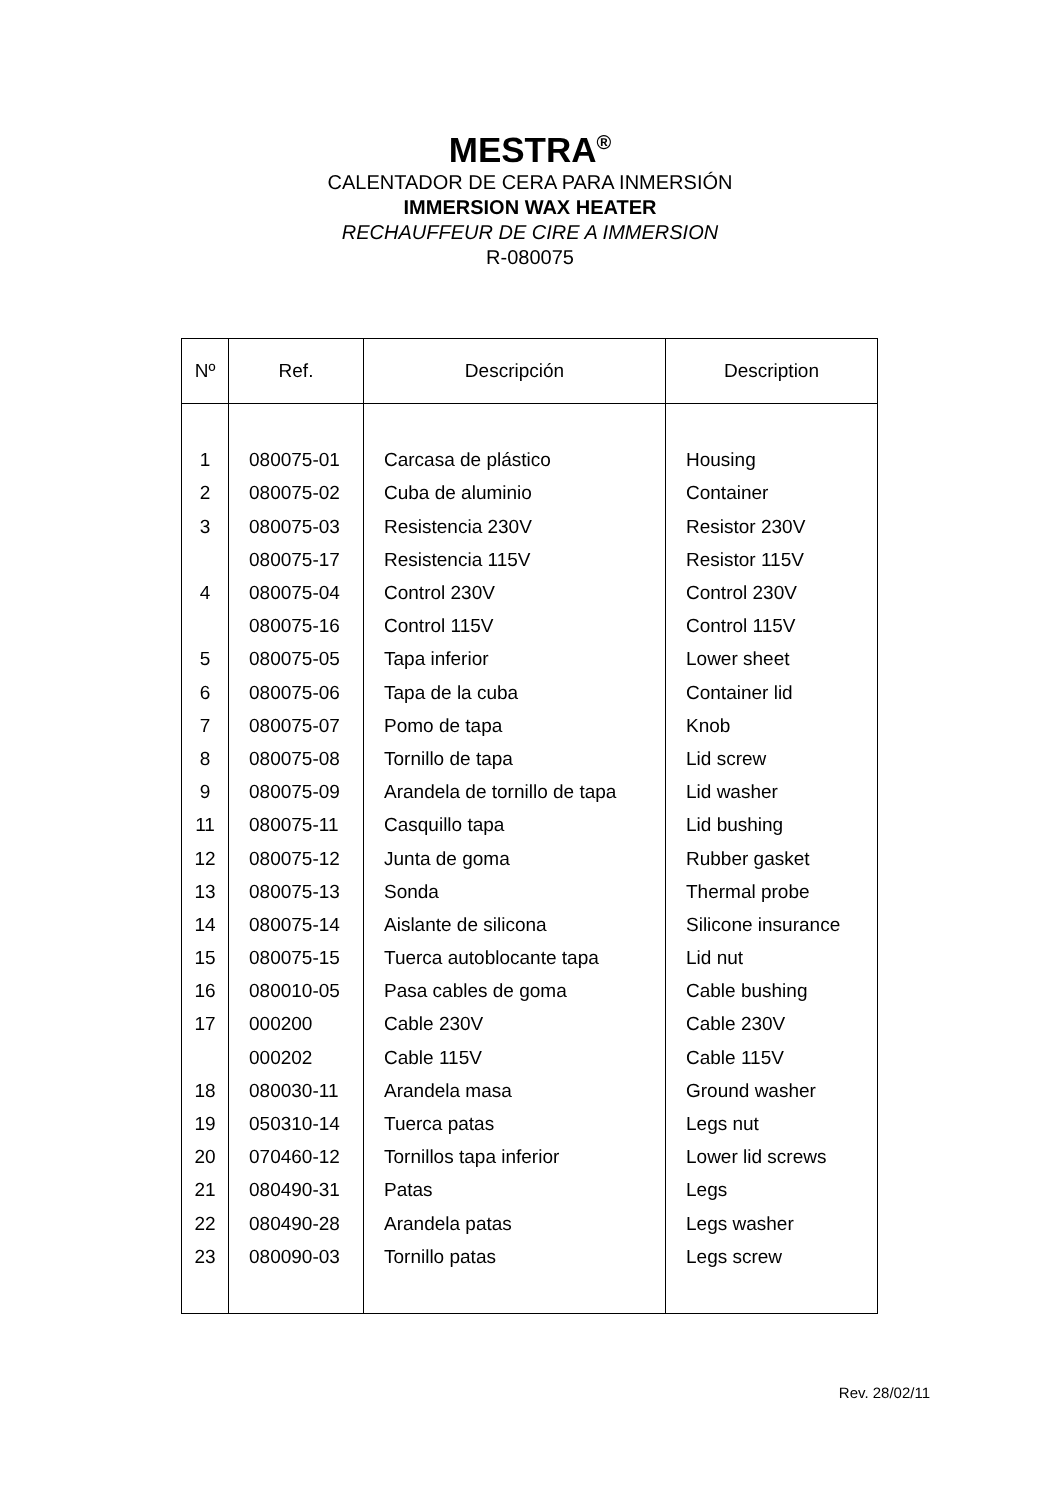MESTRA<sup>®</sup>
CALENTADOR DE CERA PARA INMERSIÓN
IMMERSION WAX HEATER
RECHAUFFEUR DE CIRE A IMMERSION
R-080075
| Nº | Ref. | Descripción | Description |
| --- | --- | --- | --- |
| 1 | 080075-01 | Carcasa de plástico | Housing |
| 2 | 080075-02 | Cuba de aluminio | Container |
| 3 | 080075-03 | Resistencia 230V | Resistor 230V |
| | 080075-17 | Resistencia 115V | Resistor 115V |
| 4 | 080075-04 | Control 230V | Control 230V |
| | 080075-16 | Control 115V | Control 115V |
| 5 | 080075-05 | Tapa inferior | Lower sheet |
| 6 | 080075-06 | Tapa de la cuba | Container lid |
| 7 | 080075-07 | Pomo de tapa | Knob |
| 8 | 080075-08 | Tornillo de tapa | Lid screw |
| 9 | 080075-09 | Arandela de tornillo de tapa | Lid washer |
| 11 | 080075-11 | Casquillo tapa | Lid bushing |
| 12 | 080075-12 | Junta de goma | Rubber gasket |
| 13 | 080075-13 | Sonda | Thermal probe |
| 14 | 080075-14 | Aislante de silicona | Silicone insurance |
| 15 | 080075-15 | Tuerca autoblocante tapa | Lid nut |
| 16 | 080010-05 | Pasa cables de goma | Cable bushing |
| 17 | 000200 | Cable 230V | Cable 230V |
| | 000202 | Cable 115V | Cable 115V |
| 18 | 080030-11 | Arandela masa | Ground washer |
| 19 | 050310-14 | Tuerca patas | Legs nut |
| 20 | 070460-12 | Tornillos tapa inferior | Lower lid screws |
| 21 | 080490-31 | Patas | Legs |
| 22 | 080490-28 | Arandela patas | Legs washer |
| 23 | 080090-03 | Tornillo patas | Legs screw |
Rev. 28/02/11